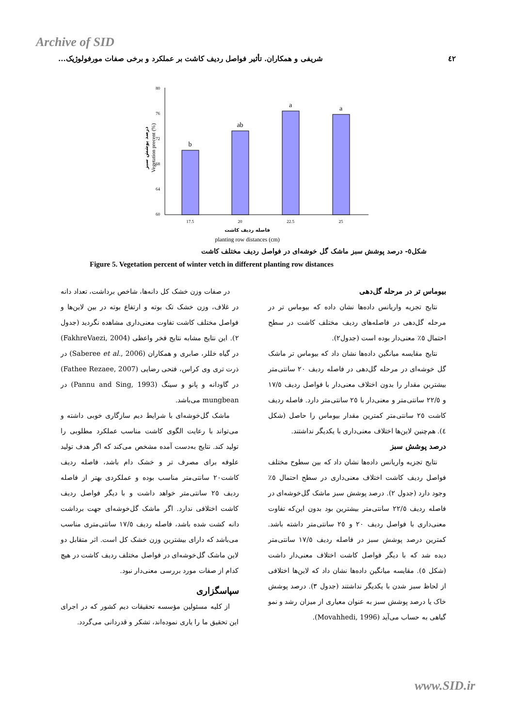Archive of SID
٤٢ شریفی و همکاران. تأثیر فواصل ردیف کاشت بر عملکرد و برخی صفات مورفولوژیک...
80
76
72
68
64
60
b
ab
a
a
17.5
20
22.5
25
فاصله ردیف کاشت
planting row distances (cm)
Vegetation precent (%)
درصد پوشش سبز
شکل٥- درصد پوشش سبز ماشک گل خوشه‌ای در فواصل ردیف مختلف کاشت
Figure 5. Vegetation percent of winter vetch in different planting row distances
بیوماس تر در مرحله گل‌دهی
نتایج تجزیه واریانس داده‌ها نشان داده که بیوماس تر در مرحله گل‌دهی در فاصله‌های ردیف مختلف کاشت در سطح احتمال ٥٪ معنی‌دار بوده است (جدول٢).
نتایج مقایسه میانگین داده‌ها نشان داد که بیوماس تر ماشک گل خوشه‌ای در مرحله گل‌دهی در فاصله ردیف ٢٠ سانتی‌متر بیشترین مقدار را بدون اختلاف معنی‌دار با فواصل ردیف ١٧/٥ و ٢٢/٥ سانتی‌متر و معنی‌دار با ٢٥ سانتی‌متر دارد. فاصله ردیف کاشت ٢٥ سانتی‌متر کمترین مقدار بیوماس را حاصل (شکل ٤). هم‌چنین لاین‌ها اختلاف معنی‌داری با یکدیگر نداشتند.
درصد پوشش سبز
نتایج تجزیه واریانس داده‌ها نشان داد که بین سطوح مختلف فواصل ردیف کاشت اختلاف معنی‌داری در سطح احتمال ٥٪ وجود دارد (جدول ٢). درصد پوشش سبز ماشک گل‌خوشه‌ای در فاصله ردیف ٢٢/٥ سانتی‌متر بیشترین بود بدون این‌که تفاوت معنی‌داری با فواصل ردیف ٢٠ و ٢٥ سانتی‌متر داشته باشد. کمترین درصد پوشش سبز در فاصله ردیف ١٧/٥ سانتی‌متر دیده شد که با دیگر فواصل کاشت اختلاف معنی‌دار داشت (شکل ٥). مقایسه میانگین داده‌ها نشان داد که لاین‌ها اختلافی از لحاظ سبز شدن با یکدیگر نداشتند (جدول ٣). درصد پوشش خاک یا درصد پوشش سبز به عنوان معیاری از میزان رشد و نمو گیاهی به حساب می‌آید (Movahhedi, 1996).
در صفات وزن خشک کل دانه‌ها، شاخص برداشت، تعداد دانه در غلاف، وزن خشک تک بوته و ارتفاع بوته در بین لاین‌ها و فواصل مختلف کاشت تفاوت معنی‌داری مشاهده نگردید (جدول ٢). این نتایج مشابه نتایج فخر واعظی (FakhreVaezi, 2004) در گیاه خللر، صابری و همکاران (Saberee et al., 2006) در ذرت تری وی کراس، فتحی رضایی (Fathee Rezaee, 2007) در گاودانه و پانو و سینگ (Pannu and Sing, 1993) در mungbean می‌باشد.
ماشک گل‌خوشه‌ای با شرایط دیم سازگاری خوبی داشته و می‌تواند با رعایت الگوی کاشت مناسب عملکرد مطلوبی را تولید کند. نتایج به‌دست آمده مشخص می‌کند که اگر هدف تولید علوفه برای مصرف تر و خشک دام باشد، فاصله ردیف کاشت٢٠ سانتی‌متر مناسب بوده و عملکردی بهتر از فاصله ردیف ٢٥ سانتی‌متر خواهد داشت و با دیگر فواصل ردیف کاشت اختلافی ندارد. اگر ماشک گل‌خوشه‌ای جهت برداشت دانه کشت شده باشد، فاصله ردیف ١٧/٥ سانتی‌متری مناسب می‌باشد که دارای بیشترین وزن خشک کل است. اثر متقابل دو لاین ماشک گل‌خوشه‌ای در فواصل مختلف ردیف کاشت در هیچ کدام از صفات مورد بررسی معنی‌دار نبود.
سپاسگزاری
از کلیه مسئولین مؤسسه تحقیقات دیم کشور که در اجرای این تحقیق ما را یاری نموده‌اند، تشکر و قدردانی می‌گردد.
www.SID.ir